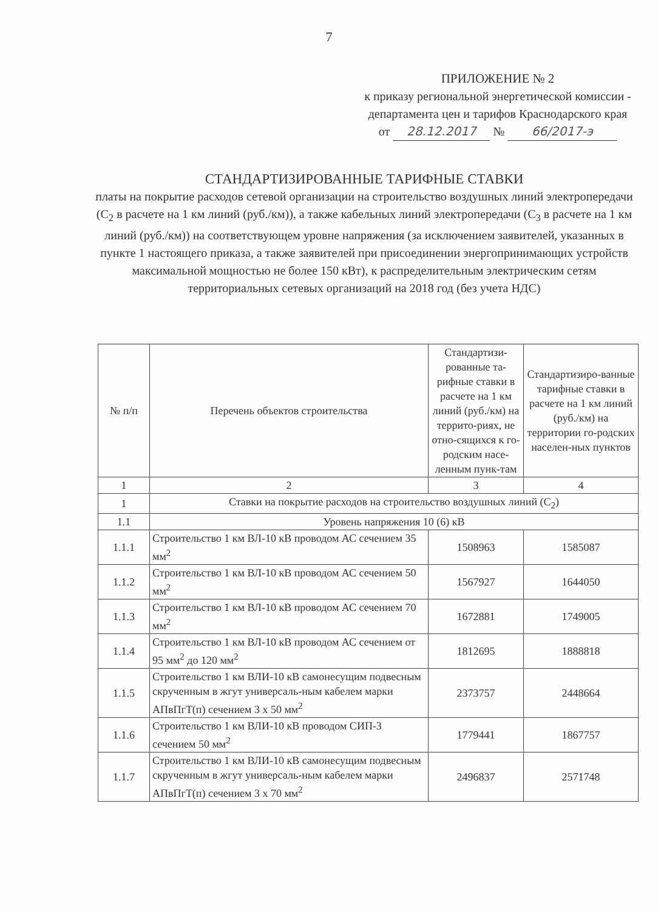7
ПРИЛОЖЕНИЕ № 2
к приказу региональной энергетической комиссии - департамента цен и тарифов Краснодарского края
от 28.12.2017 № 66/2017-э
СТАНДАРТИЗИРОВАННЫЕ ТАРИФНЫЕ СТАВКИ
платы на покрытие расходов сетевой организации на строительство воздушных линий электропередачи (С<sub>2</sub> в расчете на 1 км линий (руб./км)), а также кабельных линий электропередачи (С<sub>3</sub> в расчете на 1 км линий (руб./км)) на соответствующем уровне напряжения (за исключением заявителей, указанных в пункте 1 настоящего приказа, а также заявителей при присоединении энергопринимающих устройств максимальной мощностью не более 150 кВт), к распределительным электрическим сетям территориальных сетевых организаций на 2018 год (без учета НДС)
| № п/п | Перечень объектов строительства | Стандартизи-рованные та-рифные ставки в расчете на 1 км линий (руб./км) на террито-риях, не отно-сящихся к го-родским насе-ленным пунк-там | Стандартизиро-ванные тарифные ставки в расчете на 1 км линий (руб./км) на территории го-родских населен-ных пунктов |
| --- | --- | --- | --- |
| 1 | 2 | 3 | 4 |
| 1 | Ставки на покрытие расходов на строительство воздушных линий (С<sub>2</sub>) | | |
| 1.1 | Уровень напряжения 10 (6) кВ | | |
| 1.1.1 | Строительство 1 км ВЛ-10 кВ проводом АС сечением 35 мм<sup>2</sup> | 1508963 | 1585087 |
| 1.1.2 | Строительство 1 км ВЛ-10 кВ проводом АС сечением 50 мм<sup>2</sup> | 1567927 | 1644050 |
| 1.1.3 | Строительство 1 км ВЛ-10 кВ проводом АС сечением 70 мм<sup>2</sup> | 1672881 | 1749005 |
| 1.1.4 | Строительство 1 км ВЛ-10 кВ проводом АС сечением от 95 мм<sup>2</sup> до 120 мм<sup>2</sup> | 1812695 | 1888818 |
| 1.1.5 | Строительство 1 км ВЛИ-10 кВ самонесущим подвесным скрученным в жгут универсаль-ным кабелем марки АПвПгТ(п) сечением 3 х 50 мм<sup>2</sup> | 2373757 | 2448664 |
| 1.1.6 | Строительство 1 км ВЛИ-10 кВ проводом СИП-3 сечением 50 мм<sup>2</sup> | 1779441 | 1867757 |
| 1.1.7 | Строительство 1 км ВЛИ-10 кВ самонесущим подвесным скрученным в жгут универсаль-ным кабелем марки АПвПгТ(п) сечением 3 х 70 мм<sup>2</sup> | 2496837 | 2571748 |